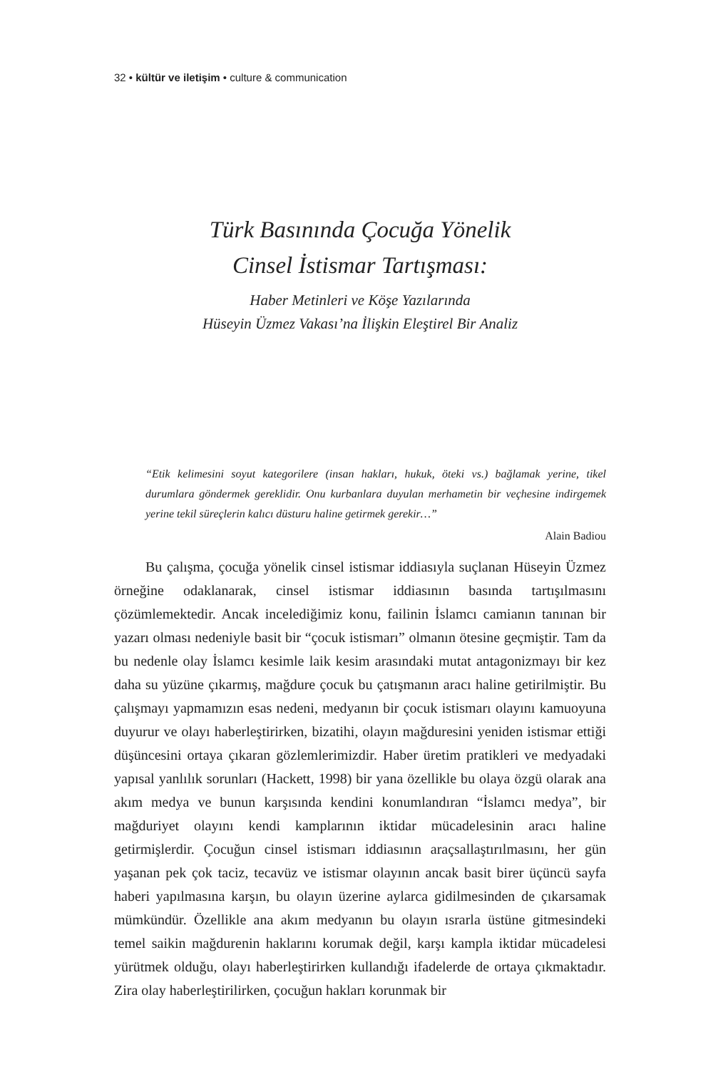32 • kültür ve iletişim • culture & communication
Türk Basınında Çocuğa Yönelik
Cinsel İstismar Tartışması:
Haber Metinleri ve Köşe Yazılarında
Hüseyin Üzmez Vakası’na İlişkin Eleştirel Bir Analiz
“Etik kelimesini soyut kategorilere (insan hakları, hukuk, öteki vs.) bağlamak yerine, tikel durumlara göndermek gereklidir. Onu kurbanlara duyulan merhametin bir veçhesine indirgemek yerine tekil süreçlerin kalıcı düsturu haline getirmek gerekir…”
Alain Badiou
Bu çalışma, çocuğa yönelik cinsel istismar iddiasıyla suçlanan Hüseyin Üzmez örneğine odaklanarak, cinsel istismar iddiasının basında tartışılmasını çözümlemektedir. Ancak incelediğimiz konu, failinin İslamcı camianın tanınan bir yazarı olması nedeniyle basit bir “çocuk istismarı” olmanın ötesine geçmiştir. Tam da bu nedenle olay İslamcı kesimle laik kesim arasındaki mutat antagonizmayı bir kez daha su yüzüne çıkarmış, mağdure çocuk bu çatışmanın aracı haline getirilmiştir. Bu çalışmayı yapmamızın esas nedeni, medyanın bir çocuk istismarı olayını kamuoyuna duyurur ve olayı haberleştirirken, bizatihi, olayın mağduresini yeniden istismar ettiği düşüncesini ortaya çıkaran gözlemlerimizdir. Haber üretim pratikleri ve medyadaki yapısal yanlılık sorunları (Hackett, 1998) bir yana özellikle bu olaya özgü olarak ana akım medya ve bunun karşısında kendini konumlandıran “İslamcı medya”, bir mağduriyet olayını kendi kamplarının iktidar mücadelesinin aracı haline getirmişlerdir. Çocuğun cinsel istismarı iddiasının araçsallaştırılmasını, her gün yaşanan pek çok taciz, tecavüz ve istismar olayının ancak basit birer üçüncü sayfa haberi yapılmasına karşın, bu olayın üzerine aylarca gidilmesinden de çıkarsamak mümkündür. Özellikle ana akım medyanın bu olayın ısrarla üstüne gitmesindeki temel saikin mağdurenin haklarını korumak değil, karşı kampla iktidar mücadelesi yürütmek olduğu, olayı haberleştirirken kullandığı ifadelerde de ortaya çıkmaktadır. Zira olay haberleştirilirken, çocuğun hakları korunmak bir